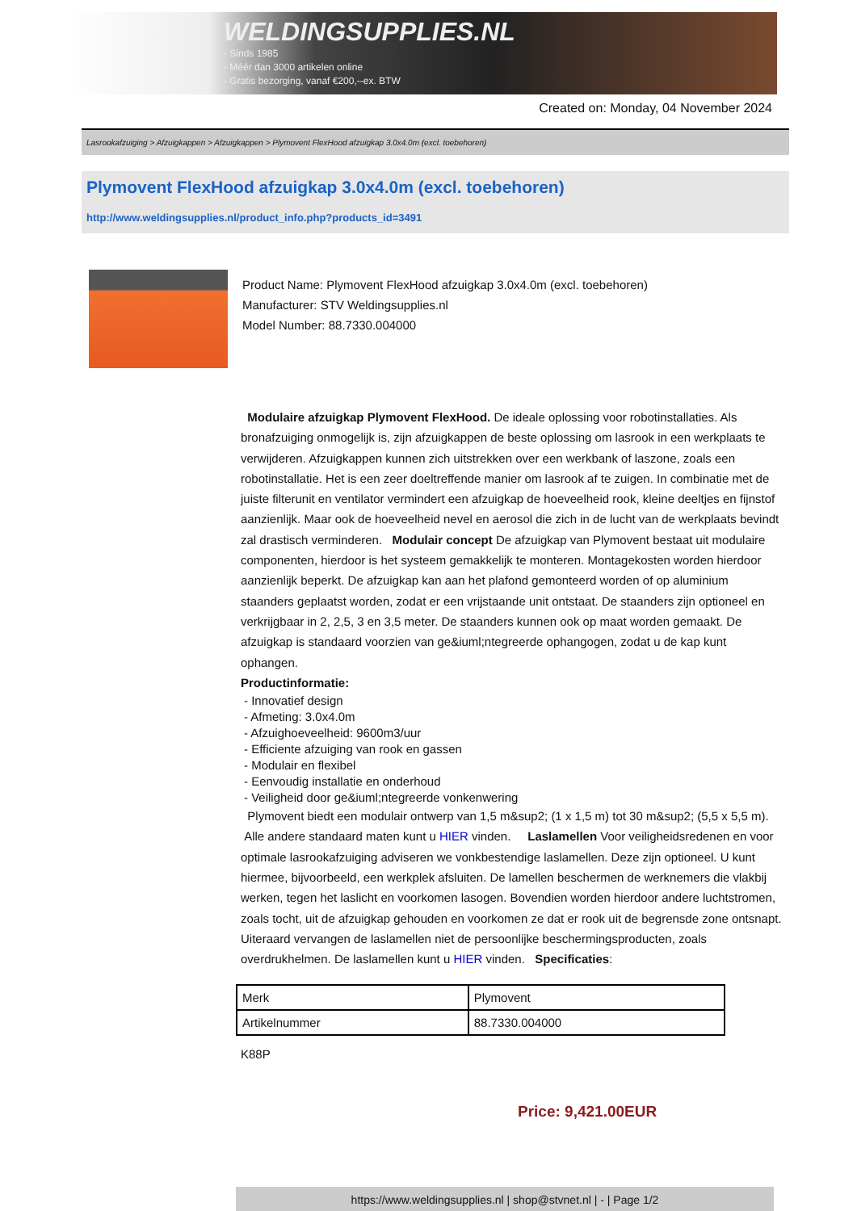WELDINGSUPPLIES.NL
- Sinds 1985
- Méér dan 3000 artikelen online
- Gratis bezorging, vanaf €200,--ex. BTW
Created on: Monday, 04 November 2024
Lasrookafzuiging > Afzuigkappen > Afzuigkappen > Plymovent FlexHood afzuigkap 3.0x4.0m (excl. toebehoren)
Plymovent FlexHood afzuigkap 3.0x4.0m (excl. toebehoren)
http://www.weldingsupplies.nl/product_info.php?products_id=3491
Product Name: Plymovent FlexHood afzuigkap 3.0x4.0m (excl. toebehoren)
Manufacturer: STV Weldingsupplies.nl
Model Number: 88.7330.004000
Modulaire afzuigkap Plymovent FlexHood. De ideale oplossing voor robotinstallaties. Als bronafzuiging onmogelijk is, zijn afzuigkappen de beste oplossing om lasrook in een werkplaats te verwijderen. Afzuigkappen kunnen zich uitstrekken over een werkbank of laszone, zoals een robotinstallatie. Het is een zeer doeltreffende manier om lasrook af te zuigen. In combinatie met de juiste filterunit en ventilator vermindert een afzuigkap de hoeveelheid rook, kleine deeltjes en fijnstof aanzienlijk. Maar ook de hoeveelheid nevel en aerosol die zich in de lucht van de werkplaats bevindt zal drastisch verminderen. Modulair concept De afzuigkap van Plymovent bestaat uit modulaire componenten, hierdoor is het systeem gemakkelijk te monteren. Montagekosten worden hierdoor aanzienlijk beperkt. De afzuigkap kan aan het plafond gemonteerd worden of op aluminium staanders geplaatst worden, zodat er een vrijstaande unit ontstaat. De staanders zijn optioneel en verkrijgbaar in 2, 2,5, 3 en 3,5 meter. De staanders kunnen ook op maat worden gemaakt. De afzuigkap is standaard voorzien van ge&iuml;ntegreerde ophangogen, zodat u de kap kunt ophangen.
Productinformatie:
- Innovatief design
- Afmeting: 3.0x4.0m
- Afzuighoeveelheid: 9600m3/uur
- Efficiente afzuiging van rook en gassen
- Modulair en flexibel
- Eenvoudig installatie en onderhoud
- Veiligheid door ge&iuml;ntegreerde vonkenwering
Plymovent biedt een modulair ontwerp van 1,5 m&sup2; (1 x 1,5 m) tot 30 m&sup2; (5,5 x 5,5 m). Alle andere standaard maten kunt u HIER vinden. Laslamellen Voor veiligheidsredenen en voor optimale lasrookafzuiging adviseren we vonkbestendige laslamellen. Deze zijn optioneel. U kunt hiermee, bijvoorbeeld, een werkplek afsluiten. De lamellen beschermen de werknemers die vlakbij werken, tegen het laslicht en voorkomen lasogen. Bovendien worden hierdoor andere luchtstromen, zoals tocht, uit de afzuigkap gehouden en voorkomen ze dat er rook uit de begrensde zone ontsnapt. Uiteraard vervangen de laslamellen niet de persoonlijke beschermingsproducten, zoals overdrukhelmen. De laslamellen kunt u HIER vinden. Specificaties:
| Merk | Plymovent |
| Artikelnummer | 88.7330.004000 |
K88P
Price: 9,421.00EUR
https://www.weldingsupplies.nl | shop@stvnet.nl | - | Page 1/2